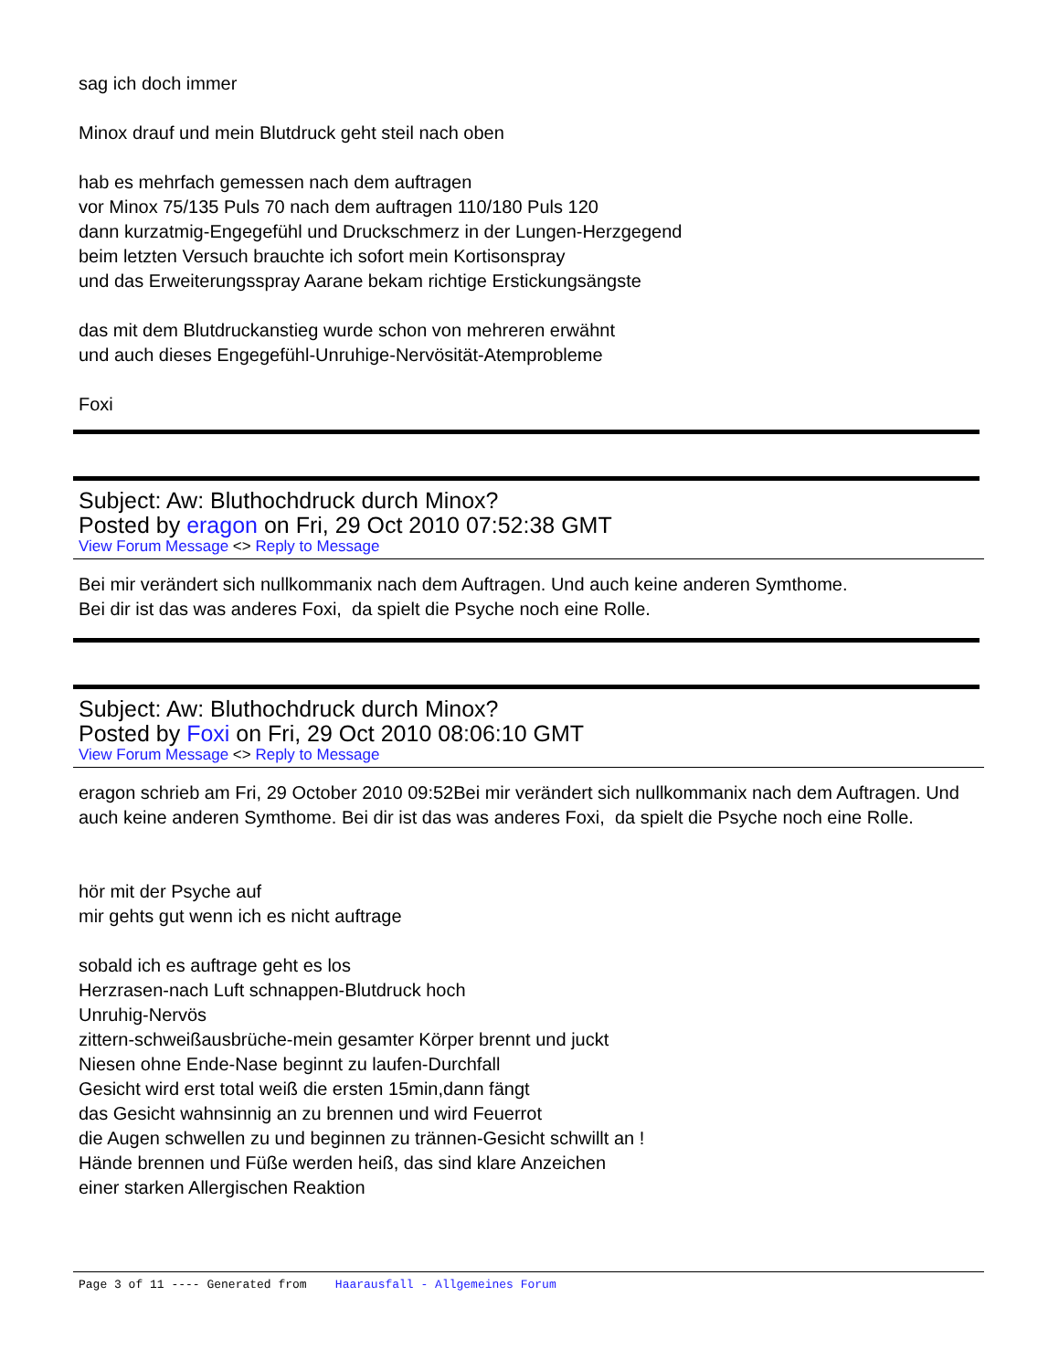sag ich doch immer
Minox drauf und mein Blutdruck geht steil nach oben
hab es mehrfach gemessen nach dem auftragen
vor Minox 75/135 Puls 70 nach dem auftragen 110/180 Puls 120
dann kurzatmig-Engegefühl und Druckschmerz in der Lungen-Herzgegend
beim letzten Versuch brauchte ich sofort mein Kortisonspray
und das Erweiterungsspray Aarane bekam richtige Erstickungsängste
das mit dem Blutdruckanstieg wurde schon von mehreren erwähnt
und auch dieses Engegefühl-Unruhige-Nervösität-Atemprobleme
Foxi
Subject: Aw: Bluthochdruck durch Minox?
Posted by eragon on Fri, 29 Oct 2010 07:52:38 GMT
View Forum Message <> Reply to Message
Bei mir verändert sich nullkommanix nach dem Auftragen. Und auch keine anderen Symthome.
Bei dir ist das was anderes Foxi, da spielt die Psyche noch eine Rolle.
Subject: Aw: Bluthochdruck durch Minox?
Posted by Foxi on Fri, 29 Oct 2010 08:06:10 GMT
View Forum Message <> Reply to Message
eragon schrieb am Fri, 29 October 2010 09:52Bei mir verändert sich nullkommanix nach dem Auftragen. Und auch keine anderen Symthome. Bei dir ist das was anderes Foxi, da spielt die Psyche noch eine Rolle.
hör mit der Psyche auf
mir gehts gut wenn ich es nicht auftrage
sobald ich es auftrage geht es los
Herzrasen-nach Luft schnappen-Blutdruck hoch
Unruhig-Nervös
zittern-schweißausbrüche-mein gesamter Körper brennt und juckt
Niesen ohne Ende-Nase beginnt zu laufen-Durchfall
Gesicht wird erst total weiß die ersten 15min,dann fängt
das Gesicht wahnsinnig an zu brennen und wird Feuerrot
die Augen schwellen zu und beginnen zu trännen-Gesicht schwillt an !
Hände brennen und Füße werden heiß, das sind klare Anzeichen
einer starken Allergischen Reaktion
Page 3 of 11 ---- Generated from Haarausfall - Allgemeines Forum